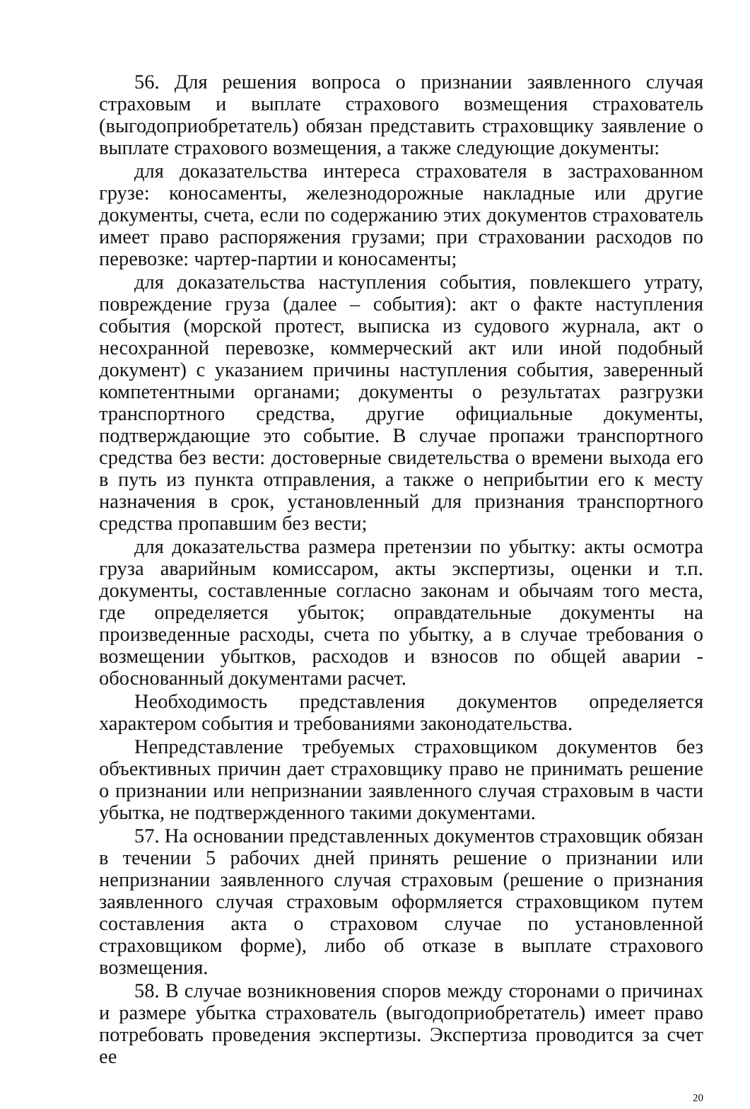56. Для решения вопроса о признании заявленного случая страховым и выплате страхового возмещения страхователь (выгодоприобретатель) обязан представить страховщику заявление о выплате страхового возмещения, а также следующие документы:
для доказательства интереса страхователя в застрахованном грузе: коносаменты, железнодорожные накладные или другие документы, счета, если по содержанию этих документов страхователь имеет право распоряжения грузами; при страховании расходов по перевозке: чартер-партии и коносаменты;
для доказательства наступления события, повлекшего утрату, повреждение груза (далее – события): акт о факте наступления события (морской протест, выписка из судового журнала, акт о несохранной перевозке, коммерческий акт или иной подобный документ) с указанием причины наступления события, заверенный компетентными органами; документы о результатах разгрузки транспортного средства, другие официальные документы, подтверждающие это событие. В случае пропажи транспортного средства без вести: достоверные свидетельства о времени выхода его в путь из пункта отправления, а также о неприбытии его к месту назначения в срок, установленный для признания транспортного средства пропавшим без вести;
для доказательства размера претензии по убытку: акты осмотра груза аварийным комиссаром, акты экспертизы, оценки и т.п. документы, составленные согласно законам и обычаям того места, где определяется убыток; оправдательные документы на произведенные расходы, счета по убытку, а в случае требования о возмещении убытков, расходов и взносов по общей аварии - обоснованный документами расчет.
Необходимость представления документов определяется характером события и требованиями законодательства.
Непредставление требуемых страховщиком документов без объективных причин дает страховщику право не принимать решение о признании или непризнании заявленного случая страховым в части убытка, не подтвержденного такими документами.
57. На основании представленных документов страховщик обязан в течении 5 рабочих дней принять решение о признании или непризнании заявленного случая страховым (решение о признания заявленного случая страховым оформляется страховщиком путем составления акта о страховом случае по установленной страховщиком форме), либо об отказе в выплате страхового возмещения.
58. В случае возникновения споров между сторонами о причинах и размере убытка страхователь (выгодоприобретатель) имеет право потребовать проведения экспертизы. Экспертиза проводится за счет ее
20